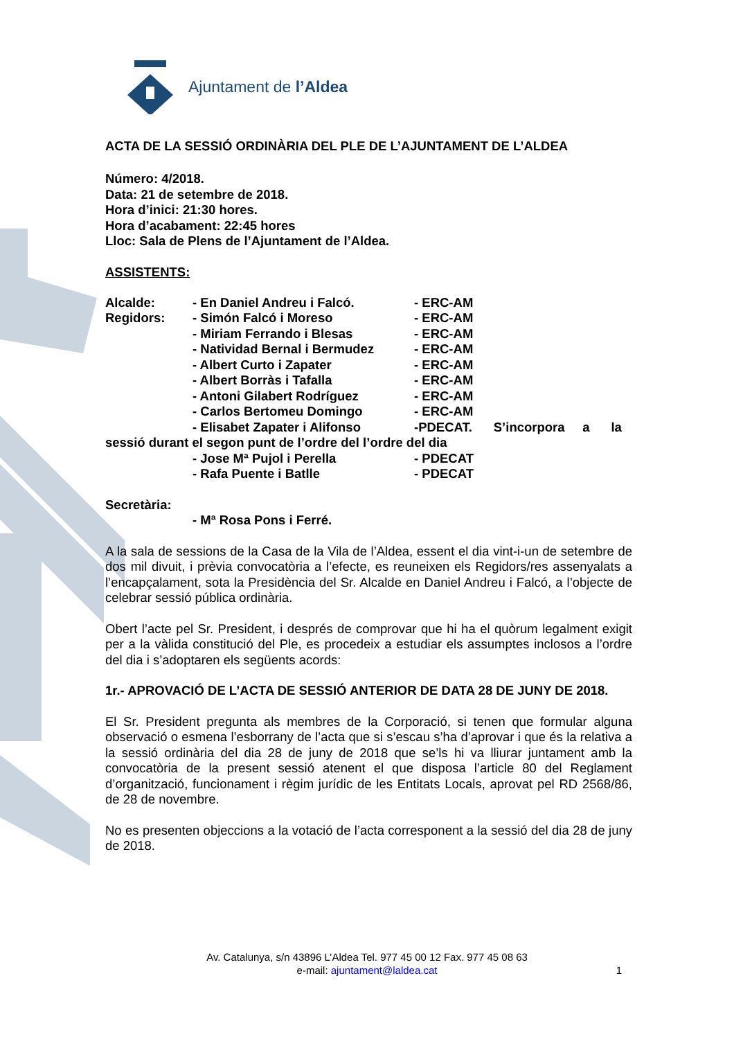Ajuntament de l’Aldea
ACTA DE LA SESSIÓ ORDINÀRIA DEL PLE DE L’AJUNTAMENT DE L’ALDEA
Número: 4/2018.
Data: 21 de setembre de 2018.
Hora d’inici: 21:30 hores.
Hora d’acabament: 22:45 hores
Lloc: Sala de Plens de l’Ajuntament de l’Aldea.
ASSISTENTS:
Alcalde: - En Daniel Andreu i Falcó. - ERC-AM
Regidors: - Simón Falcó i Moreso - ERC-AM
- Miriam Ferrando i Blesas - ERC-AM
- Natividad Bernal i Bermudez - ERC-AM
- Albert Curto i Zapater - ERC-AM
- Albert Borràs i Tafalla - ERC-AM
- Antoni Gilabert Rodríguez - ERC-AM
- Carlos Bertomeu Domingo - ERC-AM
- Elisabet Zapater i Alifonso -PDECAT. S’incorpora a la
sessió durant el segon punt de l’ordre del l’ordre del dia
- Jose Mª Pujol i Perella - PDECAT
- Rafa Puente i Batlle - PDECAT
Secretària:
- Mª Rosa Pons i Ferré.
A la sala de sessions de la Casa de la Vila de l’Aldea, essent el dia vint-i-un de setembre de dos mil divuit, i prèvia convocatòria a l’efecte, es reuneixen els Regidors/res assenyalats a l’encapçalament, sota la Presidència del Sr. Alcalde en Daniel Andreu i Falcó, a l’objecte de celebrar sessió pública ordinària.
Obert l’acte pel Sr. President, i després de comprovar que hi ha el quòrum legalment exigit per a la vàlida constitució del Ple, es procedeix a estudiar els assumptes inclosos a l’ordre del dia i s’adoptaren els següents acords:
1r.- APROVACIÓ DE L’ACTA DE SESSIÓ ANTERIOR DE DATA 28 DE JUNY DE 2018.
El Sr. President pregunta als membres de la Corporació, si tenen que formular alguna observació o esmena l’esborrany de l’acta que si s’escau s’ha d’aprovar i que és la relativa a la sessió ordinària del dia 28 de juny de 2018 que se’ls hi va lliurar juntament amb la convocatòria de la present sessió atenent el que disposa l’article 80 del Reglament d’organització, funcionament i règim jurídic de les Entitats Locals, aprovat pel RD 2568/86, de 28 de novembre.
No es presenten objeccions a la votació de l’acta corresponent a la sessió del dia 28 de juny de 2018.
Av. Catalunya, s/n 43896 L’Aldea Tel. 977 45 00 12 Fax. 977 45 08 63
e-mail: ajuntament@laldea.cat
1